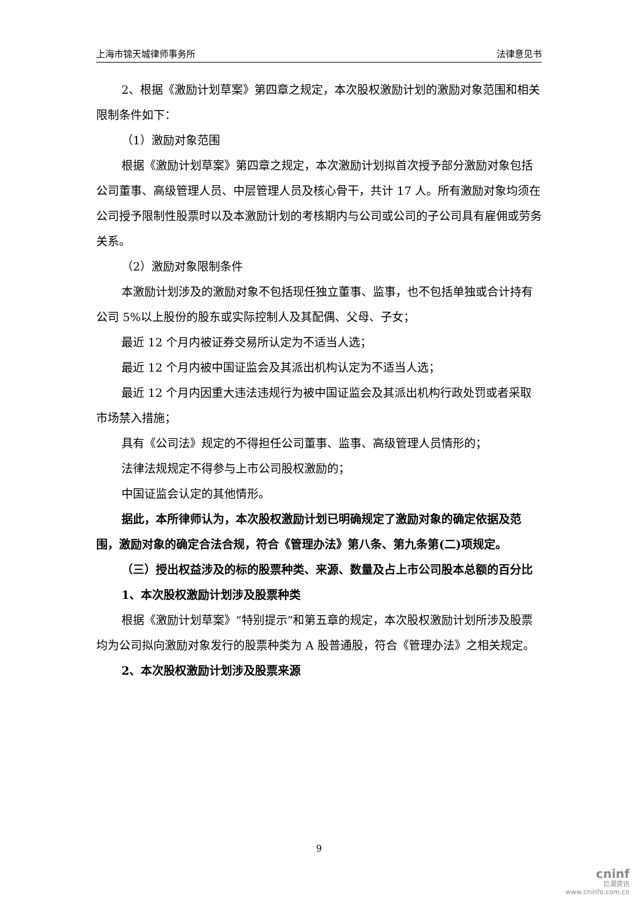上海市锦天城律师事务所 法律意见书
2、根据《激励计划草案》第四章之规定，本次股权激励计划的激励对象范围和相关限制条件如下：
（1）激励对象范围
根据《激励计划草案》第四章之规定，本次激励计划拟首次授予部分激励对象包括公司董事、高级管理人员、中层管理人员及核心骨干，共计 17 人。所有激励对象均须在公司授予限制性股票时以及本激励计划的考核期内与公司或公司的子公司具有雇佣或劳务关系。
（2）激励对象限制条件
本激励计划涉及的激励对象不包括现任独立董事、监事，也不包括单独或合计持有公司 5%以上股份的股东或实际控制人及其配偶、父母、子女；
最近 12 个月内被证券交易所认定为不适当人选；
最近 12 个月内被中国证监会及其派出机构认定为不适当人选；
最近 12 个月内因重大违法违规行为被中国证监会及其派出机构行政处罚或者采取市场禁入措施；
具有《公司法》规定的不得担任公司董事、监事、高级管理人员情形的；
法律法规规定不得参与上市公司股权激励的；
中国证监会认定的其他情形。
据此，本所律师认为，本次股权激励计划已明确规定了激励对象的确定依据及范围，激励对象的确定合法合规，符合《管理办法》第八条、第九条第(二)项规定。
（三）授出权益涉及的标的股票种类、来源、数量及占上市公司股本总额的百分比
1、本次股权激励计划涉及股票种类
根据《激励计划草案》“特别提示”和第五章的规定，本次股权激励计划所涉及股票均为公司拟向激励对象发行的股票种类为 A 股普通股，符合《管理办法》之相关规定。
2、本次股权激励计划涉及股票来源
9
cninf
巨潮资讯
www.cninfo.com.cn